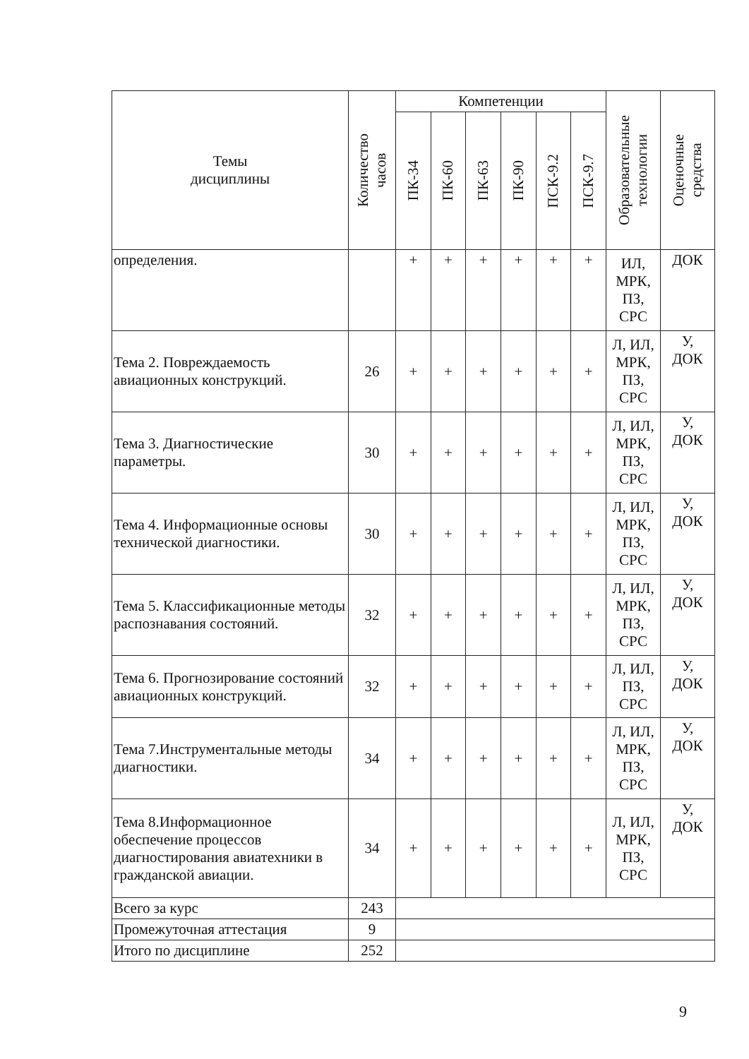| Темы дисциплины | Количество часов | Компетенции | | | | | | Образовательные технологии | Оценочные средства |
| --- | --- | --- | --- | --- | --- | --- | --- | --- | --- |
| | | ПК-34 | ПК-60 | ПК-63 | ПК-90 | ПСК-9.2 | ПСК-9.7 | | |
| определения. | | + | + | + | + | + | + | ИЛ, МРК, ПЗ, СРС | ДОК |
| Тема 2. Повреждаемость авиационных конструкций. | 26 | + | + | + | + | + | + | Л, ИЛ, МРК, ПЗ, СРС | У, ДОК |
| Тема 3. Диагностические параметры. | 30 | + | + | + | + | + | + | Л, ИЛ, МРК, ПЗ, СРС | У, ДОК |
| Тема 4. Информационные основы технической диагностики. | 30 | + | + | + | + | + | + | Л, ИЛ, МРК, ПЗ, СРС | У, ДОК |
| Тема 5. Классификационные методы распознавания состояний. | 32 | + | + | + | + | + | + | Л, ИЛ, МРК, ПЗ, СРС | У, ДОК |
| Тема 6. Прогнозирование состояний авиационных конструкций. | 32 | + | + | + | + | + | + | Л, ИЛ, ПЗ, СРС | У, ДОК |
| Тема 7.Инструментальные методы диагностики. | 34 | + | + | + | + | + | + | Л, ИЛ, МРК, ПЗ, СРС | У, ДОК |
| Тема 8.Информационное обеспечение процессов диагностирования авиатехники в гражданской авиации. | 34 | + | + | + | + | + | + | Л, ИЛ, МРК, ПЗ, СРС | У, ДОК |
| Всего за курс | 243 | | | | | | | | |
| Промежуточная аттестация | 9 | | | | | | | | |
| Итого по дисциплине | 252 | | | | | | | | |
9